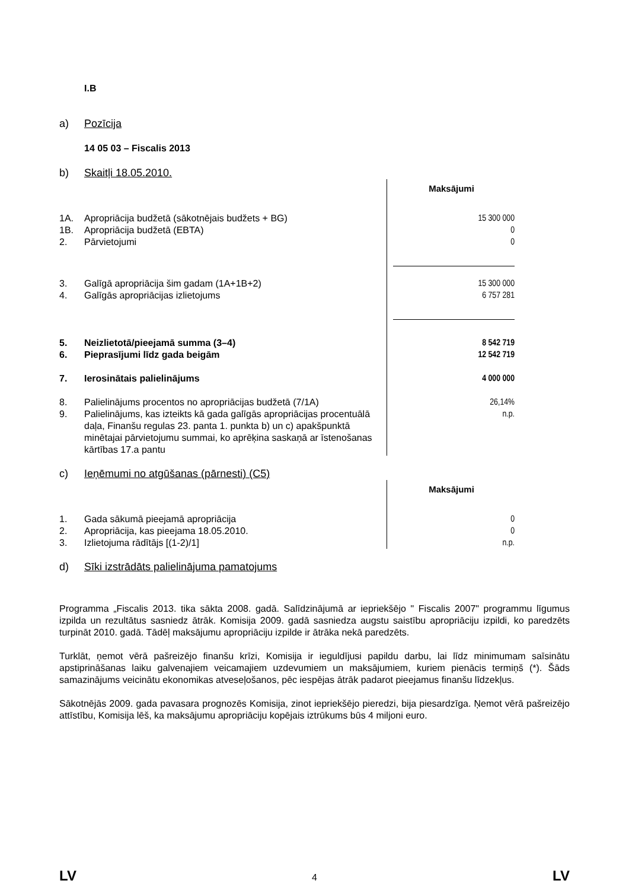I.B
a) Pozīcija
14 05 03 – Fiscalis 2013
b) Skaitļi 18.05.2010.
| | | Maksājumi |
| 1A. | Apropriācija budžetā (sākotnējais budžets + BG) | 15 300 000 |
| 1B. | Apropriācija budžetā (EBTA) | 0 |
| 2. | Pārvietojumi | 0 |
| 3. | Galīgā apropriācija šim gadam (1A+1B+2) | 15 300 000 |
| 4. | Galīgās apropriācijas izlietojums | 6 757 281 |
| 5. | Neizlietotā/pieejamā summa (3–4) | 8 542 719 |
| 6. | Pieprasījumi līdz gada beigām | 12 542 719 |
| 7. | Ierosinātais palielinājums | 4 000 000 |
| 8. | Palielinājums procentos no apropriācijas budžetā (7/1A) | 26,14% |
| 9. | Palielinājums, kas izteikts kā gada galīgās apropriācijas procentuālā daļa, Finanšu regulas 23. panta 1. punkta b) un c) apakšpunktā minētajai pārvietojumu summai, ko aprēķina saskaņā ar īstenošanas kārtības 17.a pantu | n.p. |
c) Ieņēmumi no atgūšanas (pārnesti) (C5)
| | | Maksājumi |
| 1. | Gada sākumā pieejamā apropriācija | 0 |
| 2. | Apropriācija, kas pieejama 18.05.2010. | 0 |
| 3. | Izlietojuma rādītājs [(1-2)/1] | n.p. |
d) Sīki izstrādāts palielinājuma pamatojums
Programma „Fiscalis 2013. tika sākta 2008. gadā. Salīdzinājumā ar iepriekšējo " Fiscalis 2007" programmu līgumus izpilda un rezultātus sasniedz ātrāk. Komisija 2009. gadā sasniedza augstu saistību apropriāciju izpildi, ko paredzēts turpināt 2010. gadā. Tādēļ maksājumu apropriāciju izpilde ir ātrāka nekā paredzēts.
Turklāt, ņemot vērā pašreizējo finanšu krīzi, Komisija ir ieguldījusi papildu darbu, lai līdz minimumam saīsinātu apstiprināšanas laiku galvenajiem veicamajiem uzdevumiem un maksājumiem, kuriem pienācis termiņš (*). Šāds samazinājums veicinātu ekonomikas atveseļošanos, pēc iespējas ātrāk padarot pieejamus finanšu līdzekļus.
Sākotnējās 2009. gada pavasara prognozēs Komisija, zinot iepriekšējo pieredzi, bija piesardzīga. Ņemot vērā pašreizējo attīstību, Komisija lēš, ka maksājumu apropriāciju kopējais iztrūkums būs 4 miljoni euro.
LV 4 LV